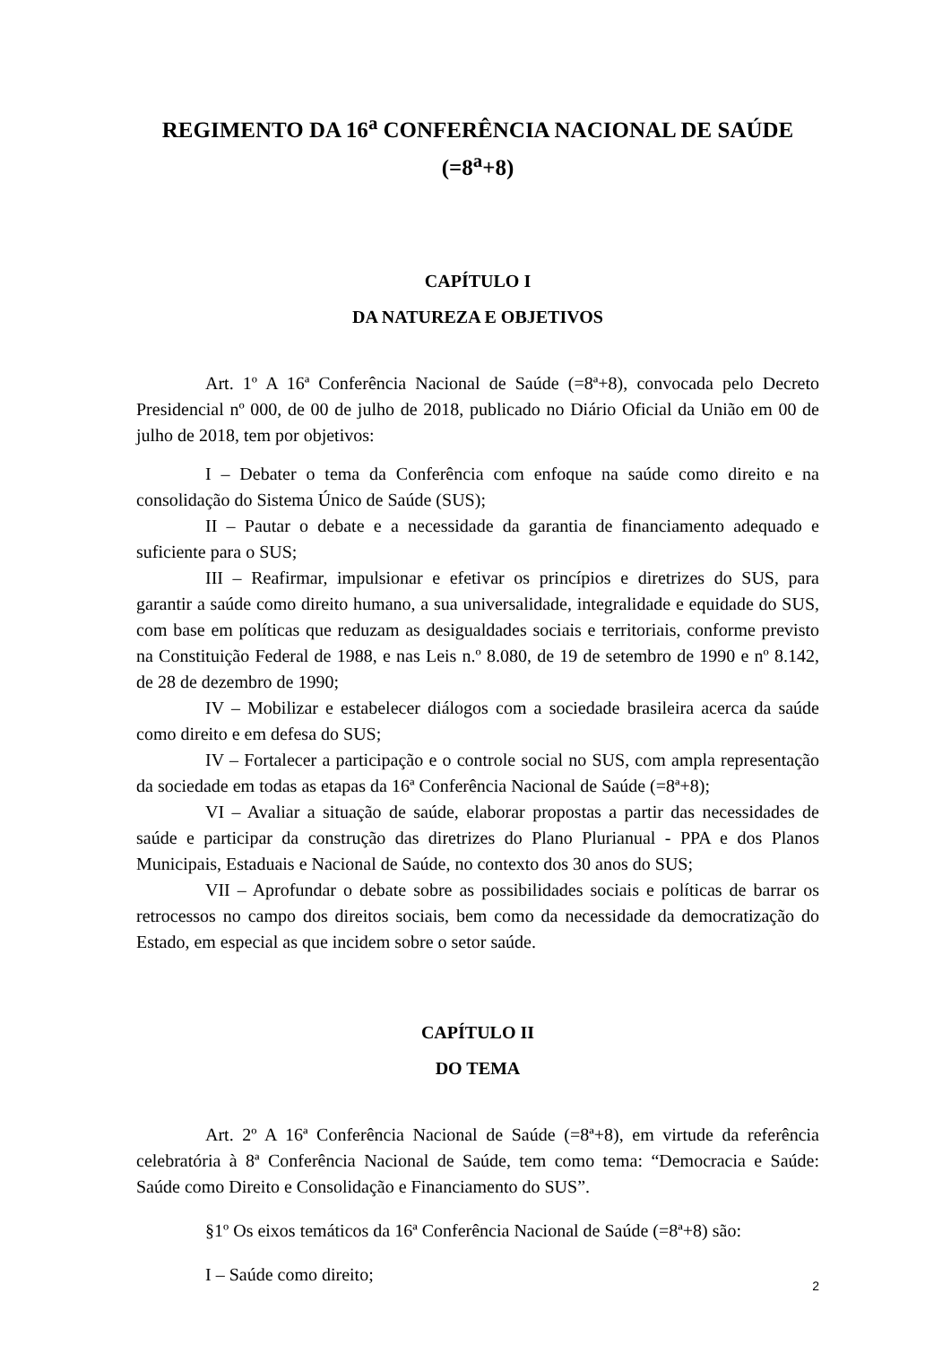REGIMENTO DA 16<sup>a</sup> CONFERÊNCIA NACIONAL DE SAÚDE
(=8<sup>a</sup>+8)
CAPÍTULO I
DA NATUREZA E OBJETIVOS
Art. 1º A 16ª Conferência Nacional de Saúde (=8ª+8), convocada pelo Decreto Presidencial nº 000, de 00 de julho de 2018, publicado no Diário Oficial da União em 00 de julho de 2018, tem por objetivos:
I – Debater o tema da Conferência com enfoque na saúde como direito e na consolidação do Sistema Único de Saúde (SUS);
II – Pautar o debate e a necessidade da garantia de financiamento adequado e suficiente para o SUS;
III – Reafirmar, impulsionar e efetivar os princípios e diretrizes do SUS, para garantir a saúde como direito humano, a sua universalidade, integralidade e equidade do SUS, com base em políticas que reduzam as desigualdades sociais e territoriais, conforme previsto na Constituição Federal de 1988, e nas Leis n.º 8.080, de 19 de setembro de 1990 e nº 8.142, de 28 de dezembro de 1990;
IV – Mobilizar e estabelecer diálogos com a sociedade brasileira acerca da saúde como direito e em defesa do SUS;
IV – Fortalecer a participação e o controle social no SUS, com ampla representação da sociedade em todas as etapas da 16ª Conferência Nacional de Saúde (=8ª+8);
VI – Avaliar a situação de saúde, elaborar propostas a partir das necessidades de saúde e participar da construção das diretrizes do Plano Plurianual - PPA e dos Planos Municipais, Estaduais e Nacional de Saúde, no contexto dos 30 anos do SUS;
VII – Aprofundar o debate sobre as possibilidades sociais e políticas de barrar os retrocessos no campo dos direitos sociais, bem como da necessidade da democratização do Estado, em especial as que incidem sobre o setor saúde.
CAPÍTULO II
DO TEMA
Art. 2º A 16ª Conferência Nacional de Saúde (=8ª+8), em virtude da referência celebratória à 8ª Conferência Nacional de Saúde, tem como tema: “Democracia e Saúde: Saúde como Direito e Consolidação e Financiamento do SUS”.
§1º Os eixos temáticos da 16ª Conferência Nacional de Saúde (=8ª+8) são:
I – Saúde como direito;
2